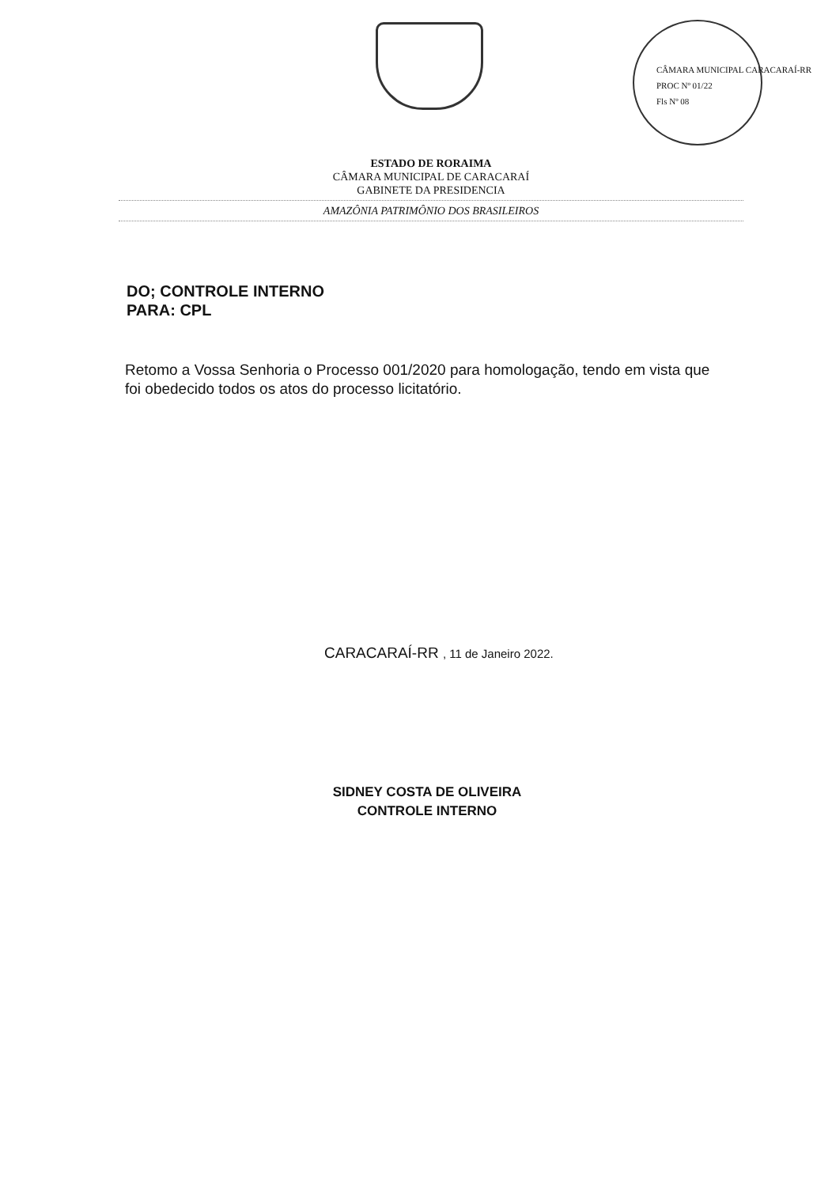CÂMARA MUNICIPAL CARACARAÍ-RR
PROC Nº 01/22
Fls Nº 08
ESTADO DE RORAIMA
CÂMARA MUNICIPAL DE CARACARAÍ
GABINETE DA PRESIDENCIA
AMAZÔNIA PATRIMÔNIO DOS BRASILEIROS
DO; CONTROLE INTERNO
PARA: CPL
Retomo a Vossa Senhoria o Processo 001/2020 para homologação, tendo em vista que foi obedecido todos os atos do processo licitatório.
CARACARAÍ-RR , 11 de Janeiro 2022.
SIDNEY COSTA DE OLIVEIRA
CONTROLE INTERNO